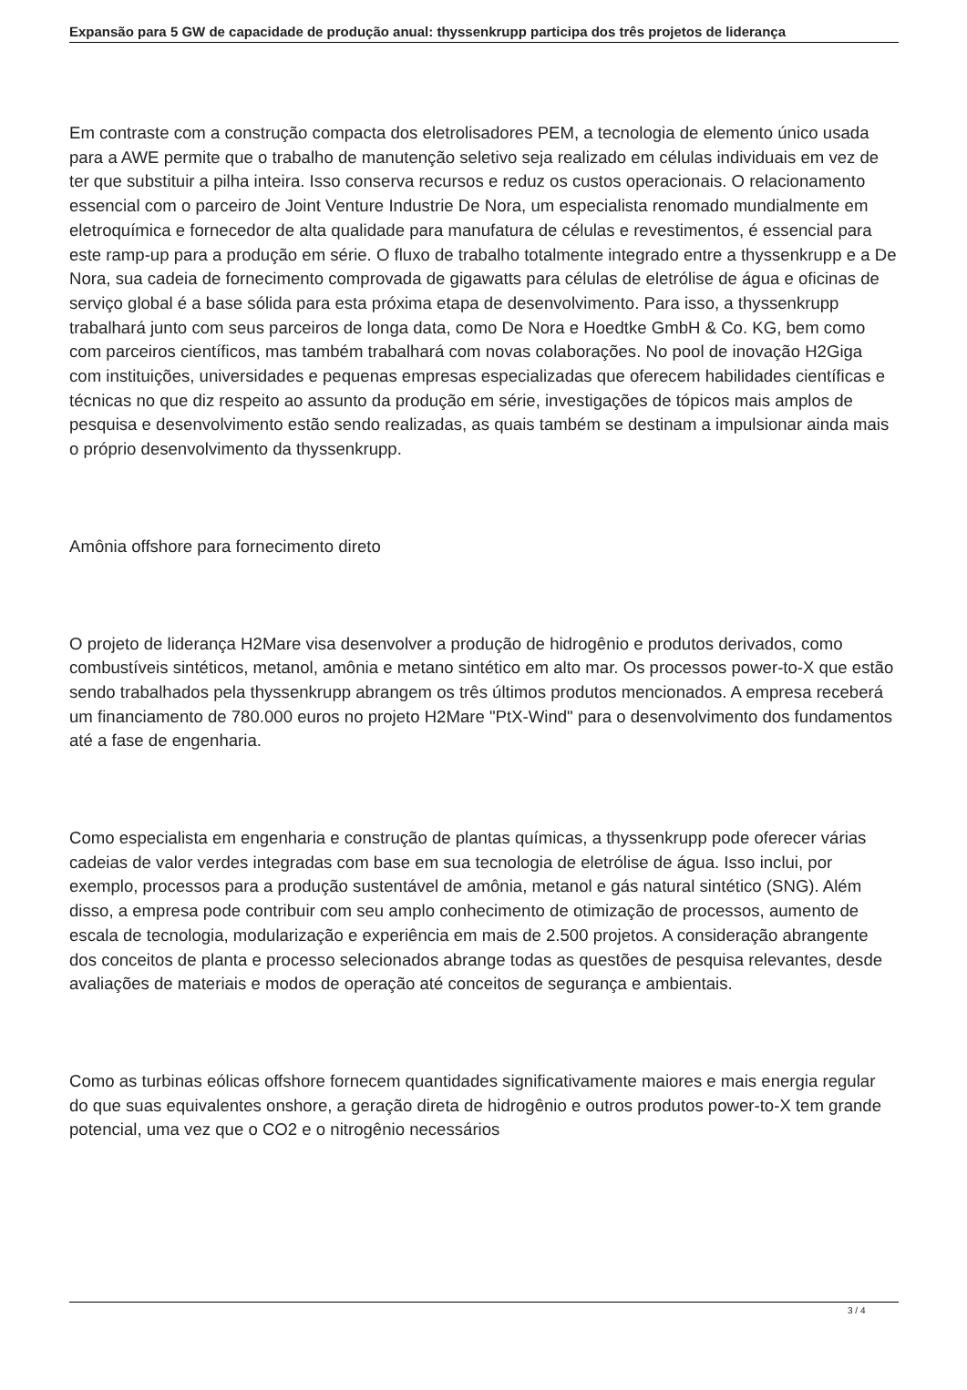Expansão para 5 GW de capacidade de produção anual: thyssenkrupp participa dos três projetos de liderança
Em contraste com a construção compacta dos eletrolisadores PEM, a tecnologia de elemento único usada para a AWE permite que o trabalho de manutenção seletivo seja realizado em células individuais em vez de ter que substituir a pilha inteira. Isso conserva recursos e reduz os custos operacionais. O relacionamento essencial com o parceiro de Joint Venture Industrie De Nora, um especialista renomado mundialmente em eletroquímica e fornecedor de alta qualidade para manufatura de células e revestimentos, é essencial para este ramp-up para a produção em série. O fluxo de trabalho totalmente integrado entre a thyssenkrupp e a De Nora, sua cadeia de fornecimento comprovada de gigawatts para células de eletrólise de água e oficinas de serviço global é a base sólida para esta próxima etapa de desenvolvimento. Para isso, a thyssenkrupp trabalhará junto com seus parceiros de longa data, como De Nora e Hoedtke GmbH & Co. KG, bem como com parceiros científicos, mas também trabalhará com novas colaborações. No pool de inovação H2Giga com instituições, universidades e pequenas empresas especializadas que oferecem habilidades científicas e técnicas no que diz respeito ao assunto da produção em série, investigações de tópicos mais amplos de pesquisa e desenvolvimento estão sendo realizadas, as quais também se destinam a impulsionar ainda mais o próprio desenvolvimento da thyssenkrupp.
Amônia offshore para fornecimento direto
O projeto de liderança H2Mare visa desenvolver a produção de hidrogênio e produtos derivados, como combustíveis sintéticos, metanol, amônia e metano sintético em alto mar. Os processos power-to-X que estão sendo trabalhados pela thyssenkrupp abrangem os três últimos produtos mencionados. A empresa receberá um financiamento de 780.000 euros no projeto H2Mare "PtX-Wind" para o desenvolvimento dos fundamentos até a fase de engenharia.
Como especialista em engenharia e construção de plantas químicas, a thyssenkrupp pode oferecer várias cadeias de valor verdes integradas com base em sua tecnologia de eletrólise de água. Isso inclui, por exemplo, processos para a produção sustentável de amônia, metanol e gás natural sintético (SNG). Além disso, a empresa pode contribuir com seu amplo conhecimento de otimização de processos, aumento de escala de tecnologia, modularização e experiência em mais de 2.500 projetos. A consideração abrangente dos conceitos de planta e processo selecionados abrange todas as questões de pesquisa relevantes, desde avaliações de materiais e modos de operação até conceitos de segurança e ambientais.
Como as turbinas eólicas offshore fornecem quantidades significativamente maiores e mais energia regular do que suas equivalentes onshore, a geração direta de hidrogênio e outros produtos power-to-X tem grande potencial, uma vez que o CO2 e o nitrogênio necessários
3 / 4